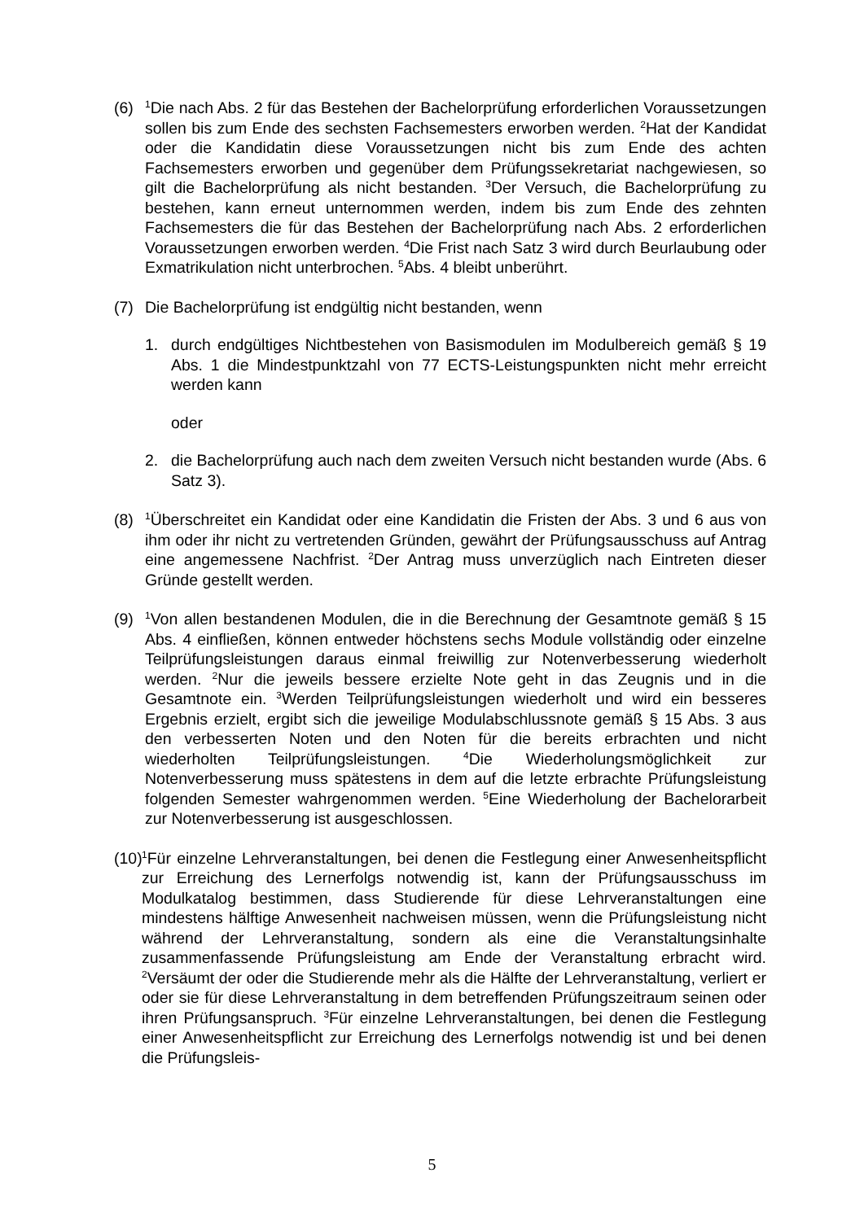(6)
<sup>1</sup> Die nach Abs. 2 für das Bestehen der Bachelorprüfung erforderlichen Voraussetzungen sollen bis zum Ende des sechsten Fachsemesters erworben werden. <sup>2</sup>Hat der Kandidat oder die Kandidatin diese Voraussetzungen nicht bis zum Ende des achten Fachsemesters erworben und gegenüber dem Prüfungssekretariat nachgewiesen, so gilt die Bachelorprüfung als nicht bestanden. <sup>3</sup>Der Versuch, die Bachelorprüfung zu bestehen, kann erneut unternommen werden, indem bis zum Ende des zehnten Fachsemesters die für das Bestehen der Bachelorprüfung nach Abs. 2 erforderlichen Voraussetzungen erworben werden. <sup>4</sup>Die Frist nach Satz 3 wird durch Beurlaubung oder Exmatrikulation nicht unterbrochen. <sup>5</sup>Abs. 4 bleibt unberührt.
(7) Die Bachelorprüfung ist endgültig nicht bestanden, wenn
1. durch endgültiges Nichtbestehen von Basismodulen im Modulbereich gemäß § 19 Abs. 1 die Mindestpunktzahl von 77 ECTS-Leistungspunkten nicht mehr erreicht werden kann
oder
2. die Bachelorprüfung auch nach dem zweiten Versuch nicht bestanden wurde (Abs. 6 Satz 3).
(8)
<sup>1</sup> Überschreitet ein Kandidat oder eine Kandidatin die Fristen der Abs. 3 und 6 aus von ihm oder ihr nicht zu vertretenden Gründen, gewährt der Prüfungsausschuss auf Antrag eine angemessene Nachfrist. <sup>2</sup>Der Antrag muss unverzüglich nach Eintreten dieser Gründe gestellt werden.
(9)
<sup>1</sup> Von allen bestandenen Modulen, die in die Berechnung der Gesamtnote gemäß § 15 Abs. 4 einfließen, können entweder höchstens sechs Module vollständig oder einzelne Teilprüfungsleistungen daraus einmal freiwillig zur Notenverbesserung wiederholt werden. <sup>2</sup>Nur die jeweils bessere erzielte Note geht in das Zeugnis und in die Gesamtnote ein. <sup>3</sup>Werden Teilprüfungsleistungen wiederholt und wird ein besseres Ergebnis erzielt, ergibt sich die jeweilige Modulabschlussnote gemäß § 15 Abs. 3 aus den verbesserten Noten und den Noten für die bereits erbrachten und nicht wiederholten Teilprüfungsleistungen. <sup>4</sup>Die Wiederholungsmöglichkeit zur Notenverbesserung muss spätestens in dem auf die letzte erbrachte Prüfungsleistung folgenden Semester wahrgenommen werden. <sup>5</sup>Eine Wiederholung der Bachelorarbeit zur Notenverbesserung ist ausgeschlossen.
(10)
<sup>1</sup> Für einzelne Lehrveranstaltungen, bei denen die Festlegung einer Anwesenheitspflicht zur Erreichung des Lernerfolgs notwendig ist, kann der Prüfungsausschuss im Modulkatalog bestimmen, dass Studierende für diese Lehrveranstaltungen eine mindestens hälftige Anwesenheit nachweisen müssen, wenn die Prüfungsleistung nicht während der Lehrveranstaltung, sondern als eine die Veranstaltungsinhalte zusammenfassende Prüfungsleistung am Ende der Veranstaltung erbracht wird. <sup>2</sup>Versäumt der oder die Studierende mehr als die Hälfte der Lehrveranstaltung, verliert er oder sie für diese Lehrveranstaltung in dem betreffenden Prüfungszeitraum seinen oder ihren Prüfungsanspruch. <sup>3</sup>Für einzelne Lehrveranstaltungen, bei denen die Festlegung einer Anwesenheitspflicht zur Erreichung des Lernerfolgs notwendig ist und bei denen die Prüfungsleis-
5